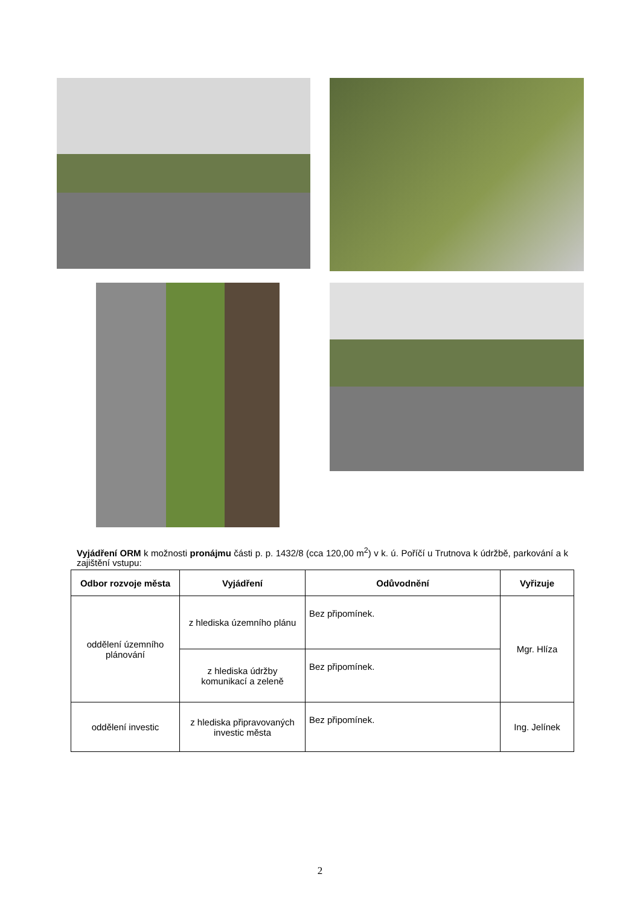Vyjádření ORM k možnosti pronájmu části p. p. 1432/8 (cca 120,00 m<sup>2</sup>) v k. ú. Poříčí u Trutnova k údržbě, parkování a k zajištění vstupu:
| Odbor rozvoje města | Vyjádření | Odůvodnění | Vyřizuje |
| --- | --- | --- | --- |
| oddělení územního plánování | z hlediska územního plánu | Bez připomínek. | Mgr. Hlíza |
| | z hlediska údržby komunikací a zeleně | Bez připomínek. | |
| oddělení investic | z hlediska připravovaných investic města | Bez připomínek. | Ing. Jelínek |
2